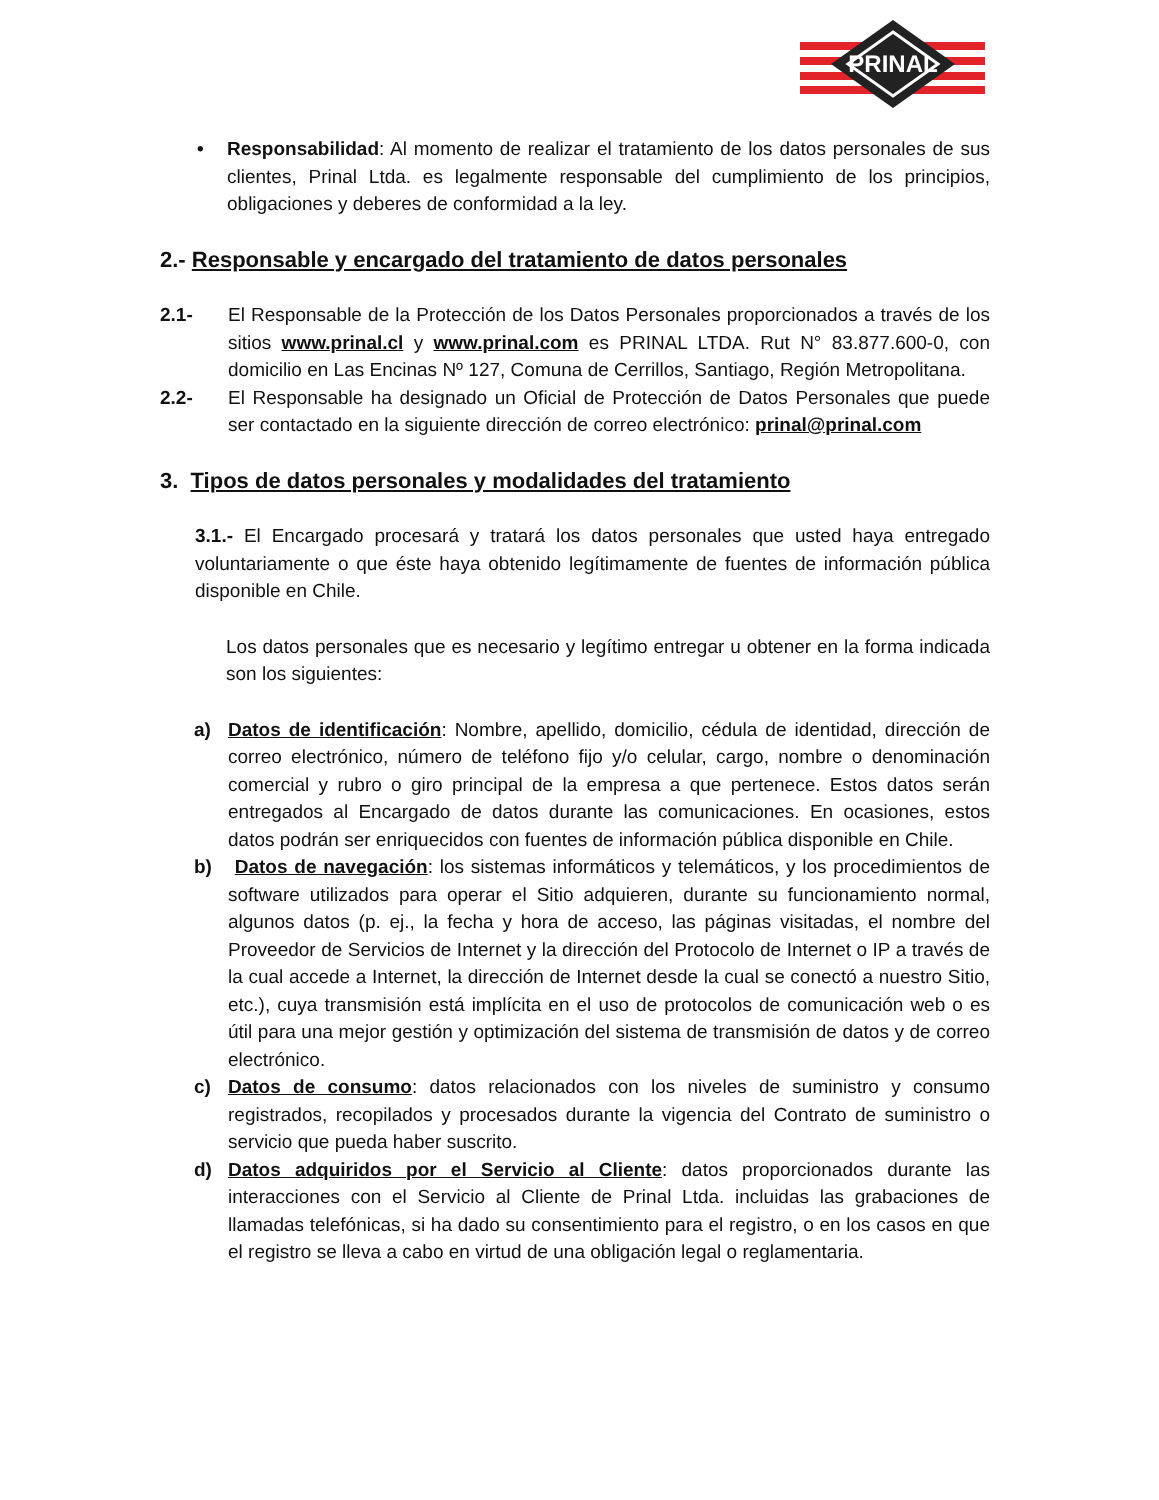PRINAL
• Responsabilidad: Al momento de realizar el tratamiento de los datos personales de sus clientes, Prinal Ltda. es legalmente responsable del cumplimiento de los principios, obligaciones y deberes de conformidad a la ley.
2.- Responsable y encargado del tratamiento de datos personales
2.1- El Responsable de la Protección de los Datos Personales proporcionados a través de los sitios www.prinal.cl y www.prinal.com es PRINAL LTDA. Rut N° 83.877.600-0, con domicilio en Las Encinas Nº 127, Comuna de Cerrillos, Santiago, Región Metropolitana.
2.2- El Responsable ha designado un Oficial de Protección de Datos Personales que puede ser contactado en la siguiente dirección de correo electrónico: prinal@prinal.com
3. Tipos de datos personales y modalidades del tratamiento
3.1.- El Encargado procesará y tratará los datos personales que usted haya entregado voluntariamente o que éste haya obtenido legítimamente de fuentes de información pública disponible en Chile.
Los datos personales que es necesario y legítimo entregar u obtener en la forma indicada son los siguientes:
a) Datos de identificación: Nombre, apellido, domicilio, cédula de identidad, dirección de correo electrónico, número de teléfono fijo y/o celular, cargo, nombre o denominación comercial y rubro o giro principal de la empresa a que pertenece. Estos datos serán entregados al Encargado de datos durante las comunicaciones. En ocasiones, estos datos podrán ser enriquecidos con fuentes de información pública disponible en Chile.
b) Datos de navegación: los sistemas informáticos y telemáticos, y los procedimientos de software utilizados para operar el Sitio adquieren, durante su funcionamiento normal, algunos datos (p. ej., la fecha y hora de acceso, las páginas visitadas, el nombre del Proveedor de Servicios de Internet y la dirección del Protocolo de Internet o IP a través de la cual accede a Internet, la dirección de Internet desde la cual se conectó a nuestro Sitio, etc.), cuya transmisión está implícita en el uso de protocolos de comunicación web o es útil para una mejor gestión y optimización del sistema de transmisión de datos y de correo electrónico.
c) Datos de consumo: datos relacionados con los niveles de suministro y consumo registrados, recopilados y procesados durante la vigencia del Contrato de suministro o servicio que pueda haber suscrito.
d) Datos adquiridos por el Servicio al Cliente: datos proporcionados durante las interacciones con el Servicio al Cliente de Prinal Ltda. incluidas las grabaciones de llamadas telefónicas, si ha dado su consentimiento para el registro, o en los casos en que el registro se lleva a cabo en virtud de una obligación legal o reglamentaria.